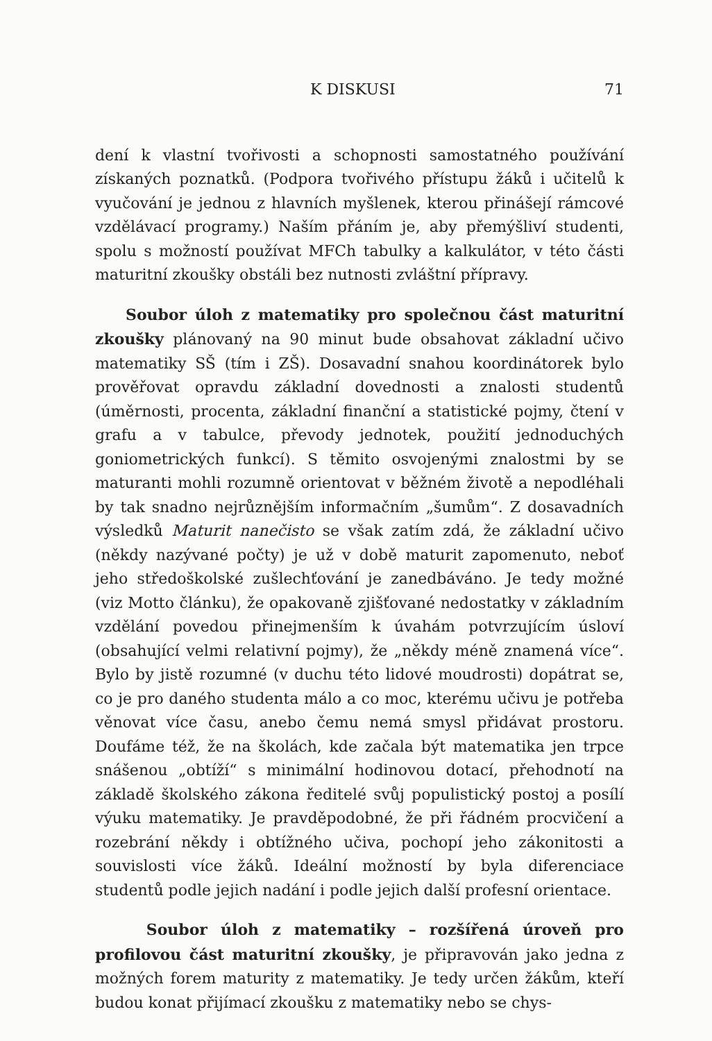K DISKUSI 71
dení k vlastní tvořivosti a schopnosti samostatného používání získaných poznatků. (Podpora tvořivého přístupu žáků i učitelů k vyučování je jednou z hlavních myšlenek, kterou přinášejí rámcové vzdělávací programy.) Naším přáním je, aby přemýšliví studenti, spolu s možností používat MFCh tabulky a kalkulátor, v této části maturitní zkoušky obstáli bez nutnosti zvláštní přípravy.
Soubor úloh z matematiky pro společnou část maturitní zkoušky plánovaný na 90 minut bude obsahovat základní učivo matematiky SŠ (tím i ZŠ). Dosavadní snahou koordinátorek bylo prověřovat opravdu základní dovednosti a znalosti studentů (úměrnosti, procenta, základní finanční a statistické pojmy, čtení v grafu a v tabulce, převody jednotek, použití jednoduchých goniometrických funkcí). S těmito osvojenými znalostmi by se maturanti mohli rozumně orientovat v běžném životě a nepodléhali by tak snadno nejrůznějším informačním „šumům“. Z dosavadních výsledků Maturit nanečisto se však zatím zdá, že základní učivo (někdy nazývané počty) je už v době maturit zapomenuto, neboť jeho středoškolské zušlechťování je zanedbáváno. Je tedy možné (viz Motto článku), že opakovaně zjišťované nedostatky v základním vzdělání povedou přinejmenším k úvahám potvrzujícím úsloví (obsahující velmi relativní pojmy), že „někdy méně znamená více“. Bylo by jistě rozumné (v duchu této lidové moudrosti) dopátrat se, co je pro daného studenta málo a co moc, kterému učivu je potřeba věnovat více času, anebo čemu nemá smysl přidávat prostoru. Doufáme též, že na školách, kde začala být matematika jen trpce snášenou „obtíží“ s minimální hodinovou dotací, přehodnotí na základě školského zákona ředitelé svůj populistický postoj a posílí výuku matematiky. Je pravděpodobné, že při řádném procvičení a rozebrání někdy i obtížného učiva, pochopí jeho zákonitosti a souvislosti více žáků. Ideální možností by byla diferenciace studentů podle jejich nadání i podle jejich další profesní orientace.
Soubor úloh z matematiky – rozšířená úroveň pro profilovou část maturitní zkoušky, je připravován jako jedna z možných forem maturity z matematiky. Je tedy určen žákům, kteří budou konat přijímací zkoušku z matematiky nebo se chys-